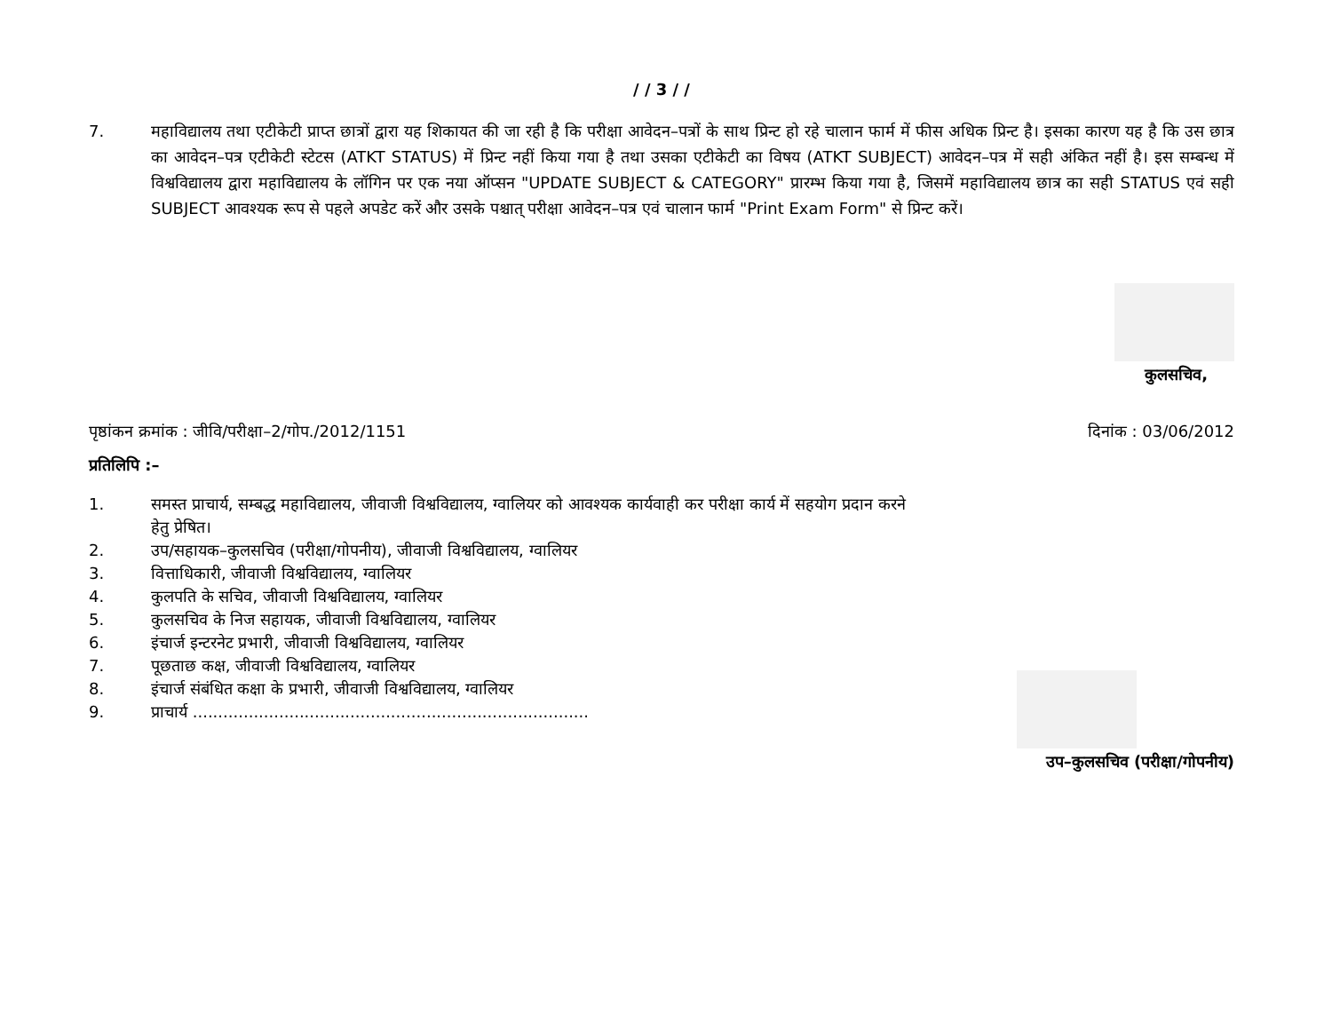/ / 3 / /
7. महाविद्यालय तथा एटीकेटी प्राप्त छात्रों द्वारा यह शिकायत की जा रही है कि परीक्षा आवेदन–पत्रों के साथ प्रिन्ट हो रहे चालान फार्म में फीस अधिक प्रिन्ट है। इसका कारण यह है कि उस छात्र का आवेदन–पत्र एटीकेटी स्टेटस (ATKT STATUS) में प्रिन्ट नहीं किया गया है तथा उसका एटीकेटी का विषय (ATKT SUBJECT) आवेदन–पत्र में सही अंकित नहीं है। इस सम्बन्ध में विश्वविद्यालय द्वारा महाविद्यालय के लॉगिन पर एक नया ऑप्सन "UPDATE SUBJECT & CATEGORY" प्रारम्भ किया गया है, जिसमें महाविद्यालय छात्र का सही STATUS एवं सही SUBJECT आवश्यक रूप से पहले अपडेट करें और उसके पश्चात् परीक्षा आवेदन–पत्र एवं चालान फार्म "Print Exam Form" से प्रिन्ट करें।
कुलसचिव,
पृष्ठांकन क्रमांक : जीवि/परीक्षा–2/गोप./2012/1151 दिनांक : 03/06/2012
प्रतिलिपि :–
1. समस्त प्राचार्य, सम्बद्ध महाविद्यालय, जीवाजी विश्वविद्यालय, ग्वालियर को आवश्यक कार्यवाही कर परीक्षा कार्य में सहयोग प्रदान करने हेतु प्रेषित।
2. उप/सहायक–कुलसचिव (परीक्षा/गोपनीय), जीवाजी विश्वविद्यालय, ग्वालियर
3. वित्ताधिकारी, जीवाजी विश्वविद्यालय, ग्वालियर
4. कुलपति के सचिव, जीवाजी विश्वविद्यालय, ग्वालियर
5. कुलसचिव के निज सहायक, जीवाजी विश्वविद्यालय, ग्वालियर
6. इंचार्ज इन्टरनेट प्रभारी, जीवाजी विश्वविद्यालय, ग्वालियर
7. पूछताछ कक्ष, जीवाजी विश्वविद्यालय, ग्वालियर
8. इंचार्ज संबंधित कक्षा के प्रभारी, जीवाजी विश्वविद्यालय, ग्वालियर
9. प्राचार्य ..............................................................................
उप–कुलसचिव (परीक्षा/गोपनीय)